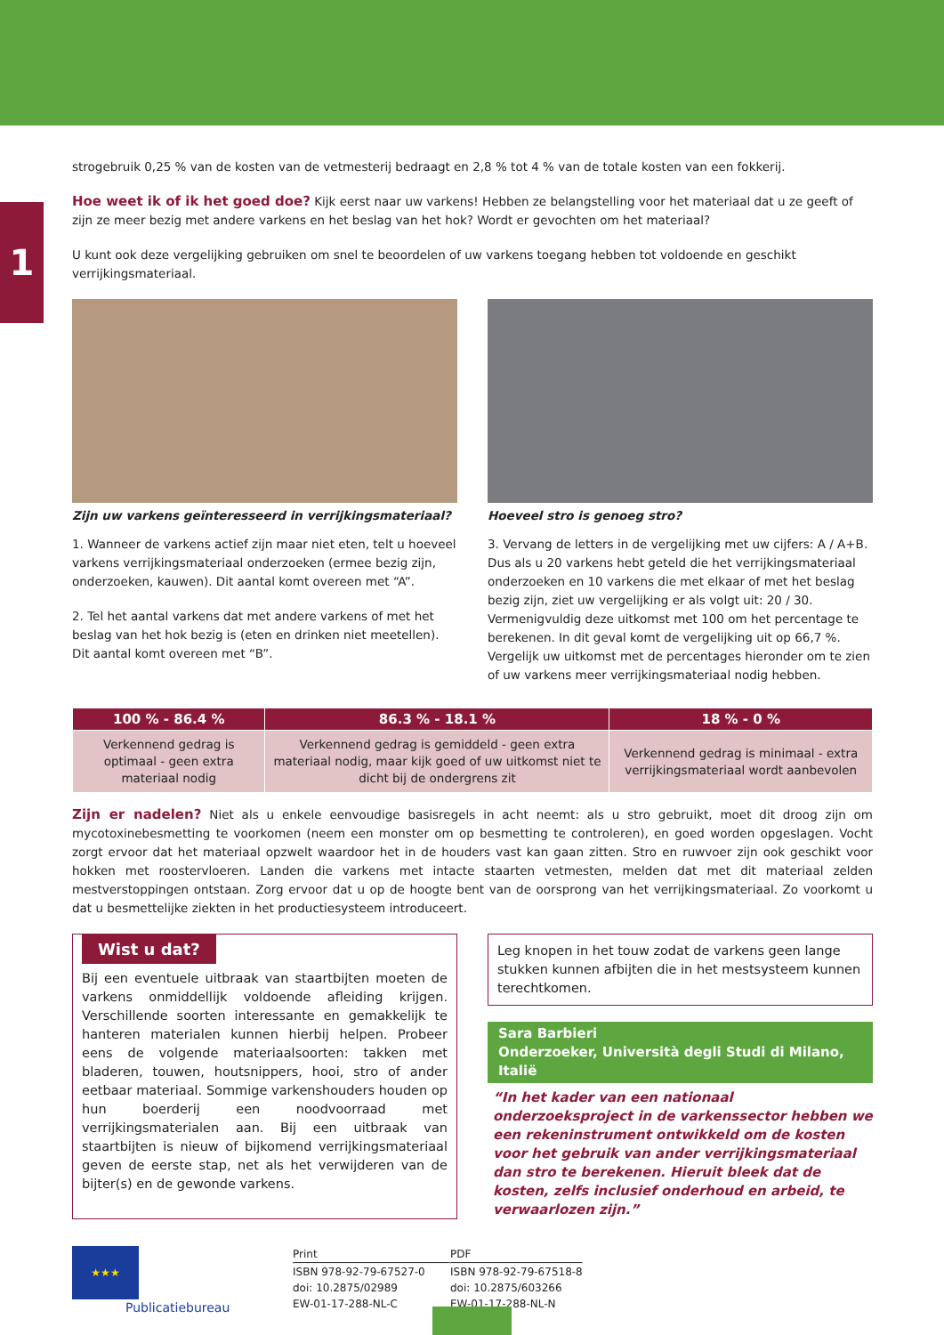1
strogebruik 0,25 % van de kosten van de vetmesterij bedraagt en 2,8 % tot 4 % van de totale kosten van een fokkerij.
Hoe weet ik of ik het goed doe? Kijk eerst naar uw varkens! Hebben ze belangstelling voor het materiaal dat u ze geeft of zijn ze meer bezig met andere varkens en het beslag van het hok? Wordt er gevochten om het materiaal?
U kunt ook deze vergelijking gebruiken om snel te beoordelen of uw varkens toegang hebben tot voldoende en geschikt verrijkingsmateriaal.
Zijn uw varkens geïnteresseerd in verrijkingsmateriaal?
1. Wanneer de varkens actief zijn maar niet eten, telt u hoeveel varkens verrijkingsmateriaal onderzoeken (ermee bezig zijn, onderzoeken, kauwen). Dit aantal komt overeen met “A”.
2. Tel het aantal varkens dat met andere varkens of met het beslag van het hok bezig is (eten en drinken niet meetellen). Dit aantal komt overeen met “B”.
Hoeveel stro is genoeg stro?
3. Vervang de letters in de vergelijking met uw cijfers: A / A+B. Dus als u 20 varkens hebt geteld die het verrijkingsmateriaal onderzoeken en 10 varkens die met elkaar of met het beslag bezig zijn, ziet uw vergelijking er als volgt uit: 20 / 30. Vermenigvuldig deze uitkomst met 100 om het percentage te berekenen. In dit geval komt de vergelijking uit op 66,7 %. Vergelijk uw uitkomst met de percentages hieronder om te zien of uw varkens meer verrijkingsmateriaal nodig hebben.
| 100 % - 86.4 % | 86.3 % - 18.1 % | 18 % - 0 % |
| --- | --- | --- |
| Verkennend gedrag is optimaal - geen extra materiaal nodig | Verkennend gedrag is gemiddeld - geen extra materiaal nodig, maar kijk goed of uw uitkomst niet te dicht bij de ondergrens zit | Verkennend gedrag is minimaal - extra verrijkingsmateriaal wordt aanbevolen |
Zijn er nadelen? Niet als u enkele eenvoudige basisregels in acht neemt: als u stro gebruikt, moet dit droog zijn om mycotoxinebesmetting te voorkomen (neem een monster om op besmetting te controleren), en goed worden opgeslagen. Vocht zorgt ervoor dat het materiaal opzwelt waardoor het in de houders vast kan gaan zitten. Stro en ruwvoer zijn ook geschikt voor hokken met roostervloeren. Landen die varkens met intacte staarten vetmesten, melden dat met dit materiaal zelden mestverstoppingen ontstaan. Zorg ervoor dat u op de hoogte bent van de oorsprong van het verrijkingsmateriaal. Zo voorkomt u dat u besmettelijke ziekten in het productiesysteem introduceert.
Wist u dat?
Bij een eventuele uitbraak van staartbijten moeten de varkens onmiddellijk voldoende afleiding krijgen. Verschillende soorten interessante en gemakkelijk te hanteren materialen kunnen hierbij helpen. Probeer eens de volgende materiaalsoorten: takken met bladeren, touwen, houtsnippers, hooi, stro of ander eetbaar materiaal. Sommige varkenshouders houden op hun boerderij een noodvoorraad met verrijkingsmaterialen aan. Bij een uitbraak van staartbijten is nieuw of bijkomend verrijkingsmateriaal geven de eerste stap, net als het verwijderen van de bijter(s) en de gewonde varkens.
Leg knopen in het touw zodat de varkens geen lange stukken kunnen afbijten die in het mestsysteem kunnen terechtkomen.
Sara Barbieri
Onderzoeker, Università degli Studi di Milano, Italië
“In het kader van een nationaal onderzoeksproject in de varkenssector hebben we een rekeninstrument ontwikkeld om de kosten voor het gebruik van ander verrijkingsmateriaal dan stro te berekenen. Hieruit bleek dat de kosten, zelfs inclusief onderhoud en arbeid, te verwaarlozen zijn.”
★★★
Publicatiebureau
Print
ISBN 978-92-79-67527-0
doi: 10.2875/02989
EW-01-17-288-NL-C
PDF
ISBN 978-92-79-67518-8
doi: 10.2875/603266
EW-01-17-288-NL-N